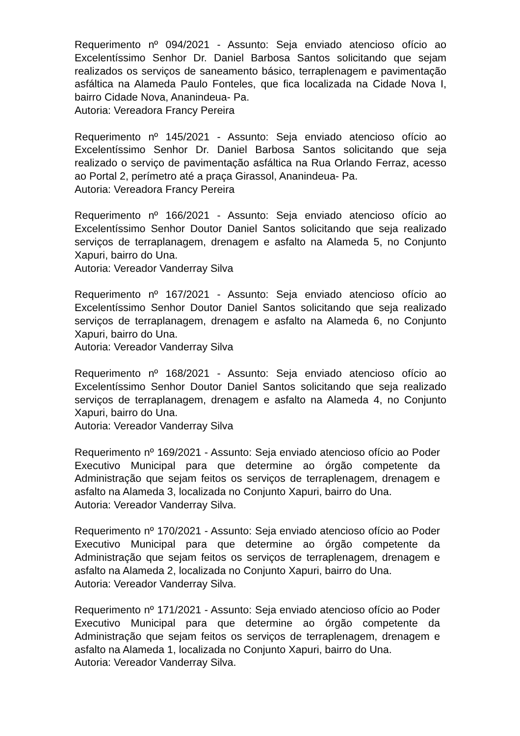Requerimento nº 094/2021 - Assunto: Seja enviado atencioso ofício ao Excelentíssimo Senhor Dr. Daniel Barbosa Santos solicitando que sejam realizados os serviços de saneamento básico, terraplenagem e pavimentação asfáltica na Alameda Paulo Fonteles, que fica localizada na Cidade Nova I, bairro Cidade Nova, Ananindeua- Pa.
Autoria: Vereadora Francy Pereira
Requerimento nº 145/2021 - Assunto: Seja enviado atencioso ofício ao Excelentíssimo Senhor Dr. Daniel Barbosa Santos solicitando que seja realizado o serviço de pavimentação asfáltica na Rua Orlando Ferraz, acesso ao Portal 2, perímetro até a praça Girassol, Ananindeua- Pa.
Autoria: Vereadora Francy Pereira
Requerimento nº 166/2021 - Assunto: Seja enviado atencioso ofício ao Excelentíssimo Senhor Doutor Daniel Santos solicitando que seja realizado serviços de terraplanagem, drenagem e asfalto na Alameda 5, no Conjunto Xapuri, bairro do Una.
Autoria: Vereador Vanderray Silva
Requerimento nº 167/2021 - Assunto: Seja enviado atencioso ofício ao Excelentíssimo Senhor Doutor Daniel Santos solicitando que seja realizado serviços de terraplanagem, drenagem e asfalto na Alameda 6, no Conjunto Xapuri, bairro do Una.
Autoria: Vereador Vanderray Silva
Requerimento nº 168/2021 - Assunto: Seja enviado atencioso ofício ao Excelentíssimo Senhor Doutor Daniel Santos solicitando que seja realizado serviços de terraplanagem, drenagem e asfalto na Alameda 4, no Conjunto Xapuri, bairro do Una.
Autoria: Vereador Vanderray Silva
Requerimento nº 169/2021 - Assunto: Seja enviado atencioso ofício ao Poder Executivo Municipal para que determine ao órgão competente da Administração que sejam feitos os serviços de terraplenagem, drenagem e asfalto na Alameda 3, localizada no Conjunto Xapuri, bairro do Una.
Autoria: Vereador Vanderray Silva.
Requerimento nº 170/2021 - Assunto: Seja enviado atencioso ofício ao Poder Executivo Municipal para que determine ao órgão competente da Administração que sejam feitos os serviços de terraplenagem, drenagem e asfalto na Alameda 2, localizada no Conjunto Xapuri, bairro do Una.
Autoria: Vereador Vanderray Silva.
Requerimento nº 171/2021 - Assunto: Seja enviado atencioso ofício ao Poder Executivo Municipal para que determine ao órgão competente da Administração que sejam feitos os serviços de terraplenagem, drenagem e asfalto na Alameda 1, localizada no Conjunto Xapuri, bairro do Una.
Autoria: Vereador Vanderray Silva.